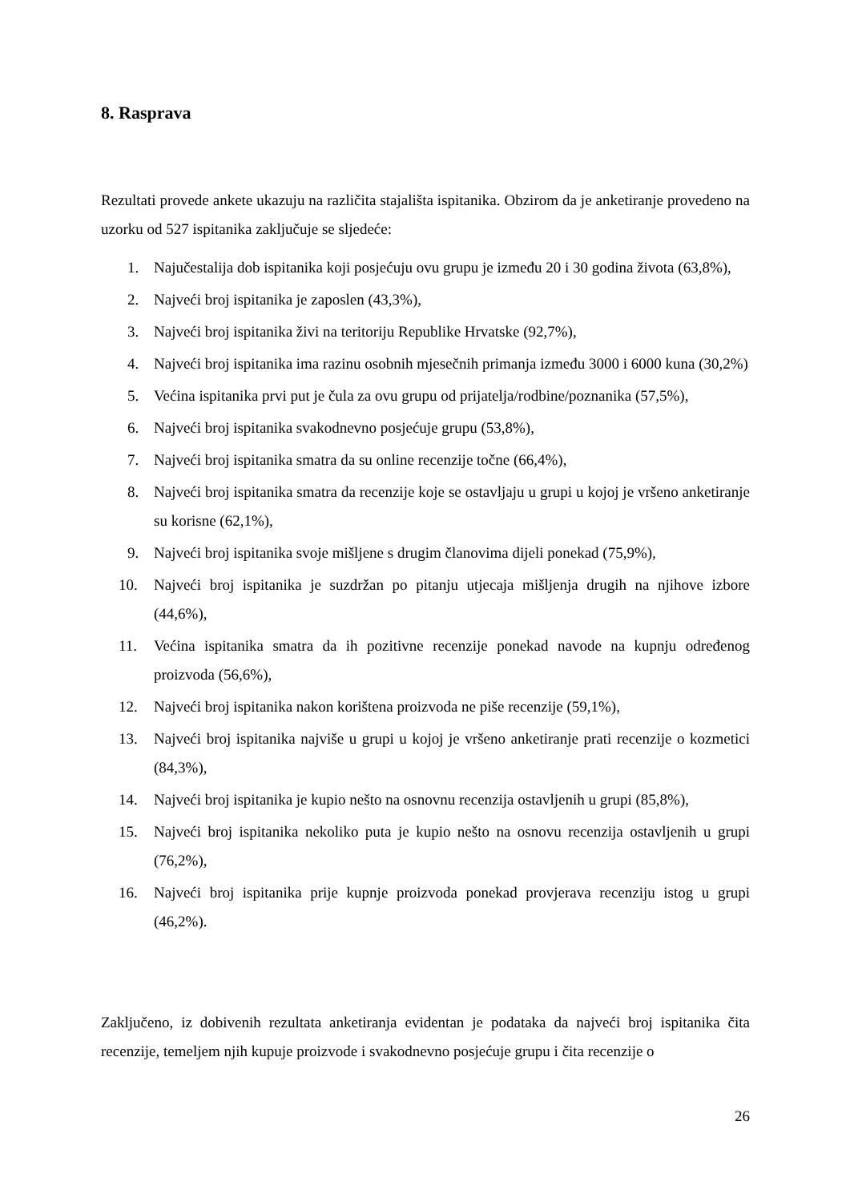8. Rasprava
Rezultati provede ankete ukazuju na različita stajališta ispitanika. Obzirom da je anketiranje provedeno na uzorku od 527 ispitanika zaključuje se sljedeće:
1. Najučestalija dob ispitanika koji posjećuju ovu grupu je između 20 i 30 godina života (63,8%),
2. Najveći broj ispitanika je zaposlen (43,3%),
3. Najveći broj ispitanika živi na teritoriju Republike Hrvatske (92,7%),
4. Najveći broj ispitanika ima razinu osobnih mjesečnih primanja između 3000 i 6000 kuna (30,2%)
5. Većina ispitanika prvi put je čula za ovu grupu od prijatelja/rodbine/poznanika (57,5%),
6. Najveći broj ispitanika svakodnevno posjećuje grupu (53,8%),
7. Najveći broj ispitanika smatra da su online recenzije točne (66,4%),
8. Najveći broj ispitanika smatra da recenzije koje se ostavljaju u grupi u kojoj je vršeno anketiranje su korisne (62,1%),
9. Najveći broj ispitanika svoje mišljene s drugim članovima dijeli ponekad (75,9%),
10. Najveći broj ispitanika je suzdržan po pitanju utjecaja mišljenja drugih na njihove izbore (44,6%),
11. Većina ispitanika smatra da ih pozitivne recenzije ponekad navode na kupnju određenog proizvoda (56,6%),
12. Najveći broj ispitanika nakon korištena proizvoda ne piše recenzije (59,1%),
13. Najveći broj ispitanika najviše u grupi u kojoj je vršeno anketiranje prati recenzije o kozmetici (84,3%),
14. Najveći broj ispitanika je kupio nešto na osnovnu recenzija ostavljenih u grupi (85,8%),
15. Najveći broj ispitanika nekoliko puta je kupio nešto na osnovu recenzija ostavljenih u grupi (76,2%),
16. Najveći broj ispitanika prije kupnje proizvoda ponekad provjerava recenziju istog u grupi (46,2%).
Zaključeno, iz dobivenih rezultata anketiranja evidentan je podataka da najveći broj ispitanika čita recenzije, temeljem njih kupuje proizvode i svakodnevno posjećuje grupu i čita recenzije o
26